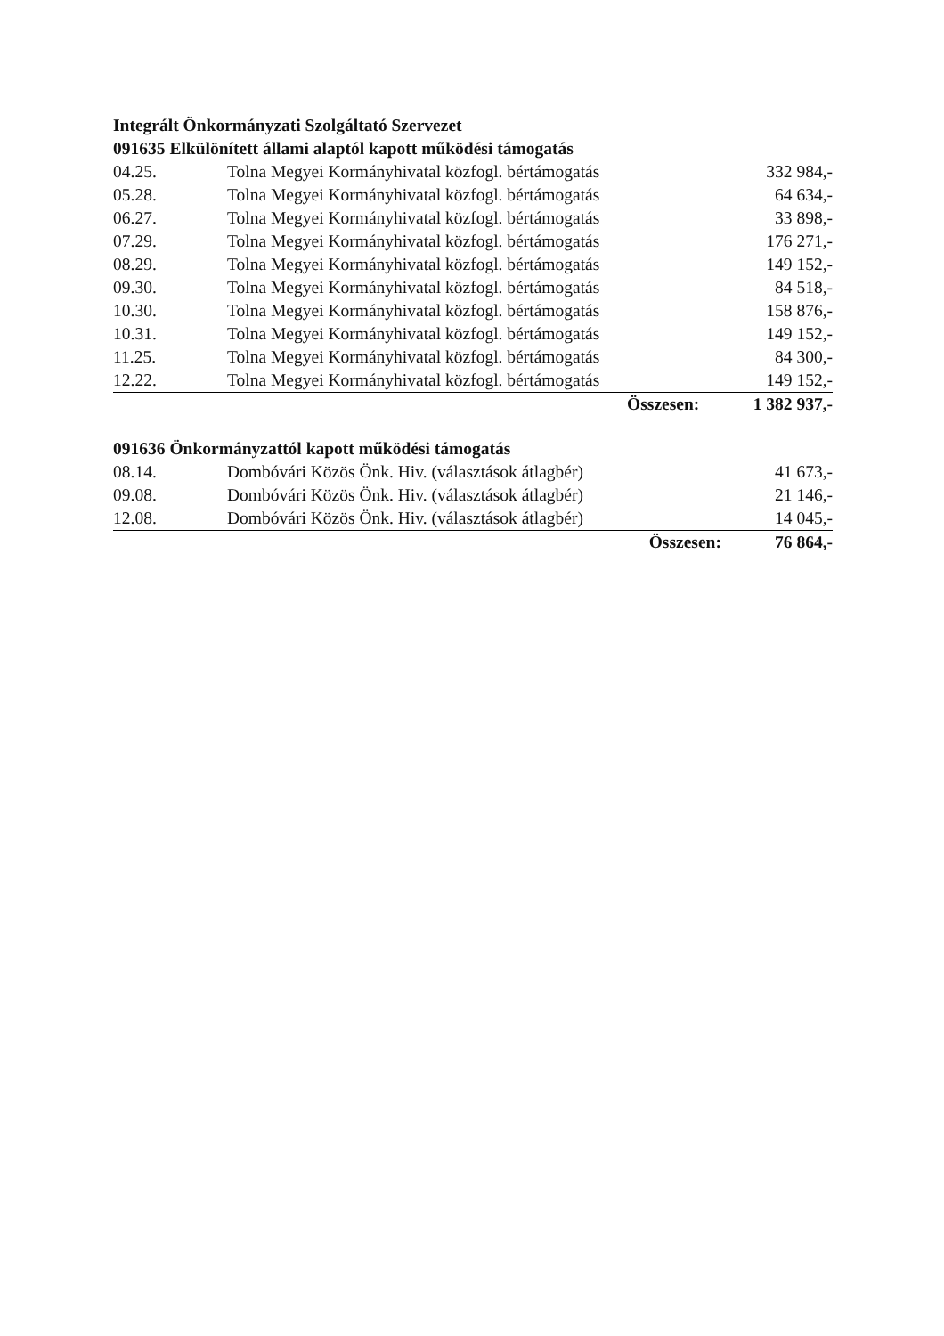Integrált Önkormányzati Szolgáltató Szervezet
091635 Elkülönített állami alaptól kapott működési támogatás
| 04.25. | Tolna Megyei Kormányhivatal közfogl. bértámogatás | 332 984,- |
| 05.28. | Tolna Megyei Kormányhivatal közfogl. bértámogatás | 64 634,- |
| 06.27. | Tolna Megyei Kormányhivatal közfogl. bértámogatás | 33 898,- |
| 07.29. | Tolna Megyei Kormányhivatal közfogl. bértámogatás | 176 271,- |
| 08.29. | Tolna Megyei Kormányhivatal közfogl. bértámogatás | 149 152,- |
| 09.30. | Tolna Megyei Kormányhivatal közfogl. bértámogatás | 84 518,- |
| 10.30. | Tolna Megyei Kormányhivatal közfogl. bértámogatás | 158 876,- |
| 10.31. | Tolna Megyei Kormányhivatal közfogl. bértámogatás | 149 152,- |
| 11.25. | Tolna Megyei Kormányhivatal közfogl. bértámogatás | 84 300,- |
| 12.22. | Tolna Megyei Kormányhivatal közfogl. bértámogatás | 149 152,- |
| | Összesen: | 1 382 937,- |
091636 Önkormányzattól kapott működési támogatás
| 08.14. | Dombóvári Közös Önk. Hiv. (választások átlagbér) | 41 673,- |
| 09.08. | Dombóvári Közös Önk. Hiv. (választások átlagbér) | 21 146,- |
| 12.08. | Dombóvári Közös Önk. Hiv. (választások átlagbér) | 14 045,- |
| | Összesen: | 76 864,- |